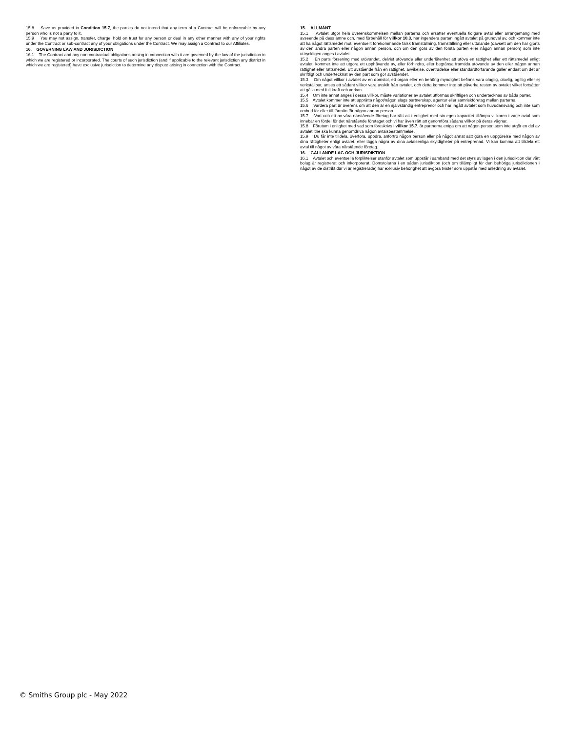15.8 Save as provided in Condition 15.7, the parties do not intend that any term of a Contract will be enforceable by any person who is not a party to it.
15.9 You may not assign, transfer, charge, hold on trust for any person or deal in any other manner with any of your rights under the Contract or sub-contract any of your obligations under the Contract. We may assign a Contract to our Affiliates.
16. GOVERNING LAW AND JURISDICTION
16.1 The Contract and any non-contractual obligations arising in connection with it are governed by the law of the jurisdiction in which we are registered or incorporated. The courts of such jurisdiction (and if applicable to the relevant jurisdiction any district in which we are registered) have exclusive jurisdiction to determine any dispute arising in connection with the Contract.
15. ALLMÄNT
15.1 Avtalet utgör hela överenskommelsen mellan parterna och ersätter eventuella tidigare avtal eller arrangemang med avseende på dess ämne och, med förbehåll för villkor 10.3, har ingendera parten ingått avtalet på grundval av, och kommer inte att ha något rättsmedel mot, eventuellt förekommande falsk framställning, framställning eller uttalande (oavsett om den har gjorts av den andra parten eller någon annan person, och om den görs av den första parten eller någon annan person) som inte uttryckligen anges i avtalet.
15.2 En parts försening med utövandet, delvist utövande eller underlåtenhet att utöva en rättighet eller ett rättsmedel enligt avtalet, kommer inte att utgöra ett upphävande av, eller förhindra, eller begränsa framtida utövande av den eller någon annan rättighet eller rättsmedel. Ett avstående från en rättighet, avvikelse, överträdelse eller standardförfarande gäller endast om det är skriftligt och undertecknat av den part som gör avståendet.
15.3 Om något villkor i avtalet av en domstol, ett organ eller en behörig myndighet befinns vara olaglig, olovlig, ogiltig eller ej verkställbar, anses ett sådant villkor vara avskilt från avtalet, och detta kommer inte att påverka resten av avtalet vilket fortsätter att gälla med full kraft och verkan.
15.4 Om inte annat anges i dessa villkor, måste variationer av avtalet utformas skriftligen och undertecknas av båda parter.
15.5 Avtalet kommer inte att upprätta något/någon slags partnerskap, agentur eller samriskföretag mellan parterna.
15.6 Vardera part är överens om att den är en självständig entreprenör och har ingått avtalet som huvudansvarig och inte som ombud för eller till förmån för någon annan person.
15.7 Vart och ett av våra närstående företag har rätt att i enlighet med sin egen kapacitet tillämpa villkoren i varje avtal som innebär en fördel för det närstående företaget och vi har även rätt att genomföra sådana villkor på deras vägnar.
15.8 Förutom i enlighet med vad som föreskrivs i villkor 15.7, är partnerna eniga om att någon person som inte utgör en del av avtalet itne ska kunna genomdriva någon avtalsbestämmelse.
15.9 Du får inte tilldela, överföra, uppdra, anförtro någon person eller på något annat sätt göra en uppgörelse med någon av dina rättigheter enligt avtalet, eller lägga några av dina avtalsenliga skyldigheter på entreprenad. Vi kan komma att tilldela ett avtal till något av våra närstående företag.
16. GÄLLANDE LAG OCH JURISDIKTION
16.1 Avtalet och eventuella förpliktelser utanför avtalet som uppstår i samband med det styrs av lagen i den jurisdiktion där vårt bolag är registrerat och inkorporerat. Domstolarna i en sådan jurisdiktion (och om tillämpligt för den behöriga jurisdiktionen i något av de distrikt där vi är registrerade) har exklusiv behörighet att avgöra tvister som uppstår med anledning av avtalet.
© Smiths Group plc - May 2022